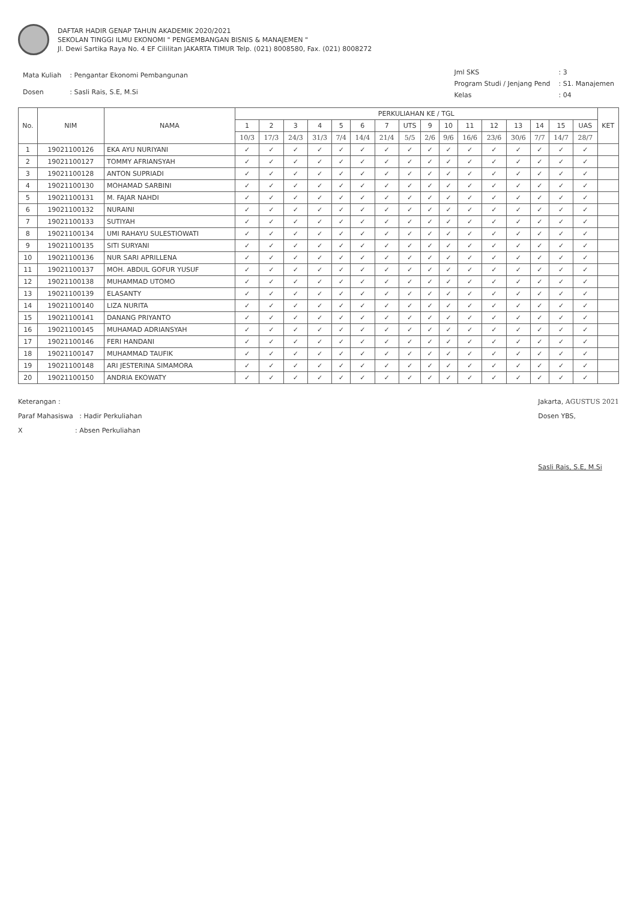DAFTAR HADIR GENAP TAHUN AKADEMIK 2020/2021
SEKOLAN TINGGI ILMU EKONOMI " PENGEMBANGAN BISNIS & MANAJEMEN "
Jl. Dewi Sartika Raya No. 4 EF Cililitan JAKARTA TIMUR Telp. (021) 8008580, Fax. (021) 8008272
| Mata Kuliah | : Pengantar Ekonomi Pembangunan |
| Dosen | : Sasli Rais, S.E, M.Si |
| Jml SKS | : 3 |
| Program Studi / Jenjang Pend | : S1. Manajemen |
| Kelas | : 04 |
| No. | NIM | NAMA | PERKULIAHAN KE / TGL | | | | | | | | | | | | | | | | KET |
| --- | --- | --- | --- | --- | --- | --- | --- | --- | --- | --- | --- | --- | --- | --- | --- | --- | --- | --- | --- |
| | | | 1 | 2 | 3 | 4 | 5 | 6 | 7 | UTS | 9 | 10 | 11 | 12 | 13 | 14 | 15 | UAS | |
| | | | 10/3 | 17/3 | 24/3 | 31/3 | 7/4 | 14/4 | 21/4 | 5/5 | 2/6 | 9/6 | 16/6 | 23/6 | 30/6 | 7/7 | 14/7 | 28/7 | |
| 1 | 19021100126 | EKA AYU NURIYANI | ✓ | ✓ | ✓ | ✓ | ✓ | ✓ | ✓ | ✓ | ✓ | ✓ | ✓ | ✓ | ✓ | ✓ | ✓ | ✓ | |
| 2 | 19021100127 | TOMMY AFRIANSYAH | ✓ | ✓ | ✓ | ✓ | ✓ | ✓ | ✓ | ✓ | ✓ | ✓ | ✓ | ✓ | ✓ | ✓ | ✓ | ✓ | |
| 3 | 19021100128 | ANTON SUPRIADI | ✓ | ✓ | ✓ | ✓ | ✓ | ✓ | ✓ | ✓ | ✓ | ✓ | ✓ | ✓ | ✓ | ✓ | ✓ | ✓ | |
| 4 | 19021100130 | MOHAMAD SARBINI | ✓ | ✓ | ✓ | ✓ | ✓ | ✓ | ✓ | ✓ | ✓ | ✓ | ✓ | ✓ | ✓ | ✓ | ✓ | ✓ | |
| 5 | 19021100131 | M. FAJAR NAHDI | ✓ | ✓ | ✓ | ✓ | ✓ | ✓ | ✓ | ✓ | ✓ | ✓ | ✓ | ✓ | ✓ | ✓ | ✓ | ✓ | |
| 6 | 19021100132 | NURAINI | ✓ | ✓ | ✓ | ✓ | ✓ | ✓ | ✓ | ✓ | ✓ | ✓ | ✓ | ✓ | ✓ | ✓ | ✓ | ✓ | |
| 7 | 19021100133 | SUTIYAH | ✓ | ✓ | ✓ | ✓ | ✓ | ✓ | ✓ | ✓ | ✓ | ✓ | ✓ | ✓ | ✓ | ✓ | ✓ | ✓ | |
| 8 | 19021100134 | UMI RAHAYU SULESTIOWATI | ✓ | ✓ | ✓ | ✓ | ✓ | ✓ | ✓ | ✓ | ✓ | ✓ | ✓ | ✓ | ✓ | ✓ | ✓ | ✓ | |
| 9 | 19021100135 | SITI SURYANI | ✓ | ✓ | ✓ | ✓ | ✓ | ✓ | ✓ | ✓ | ✓ | ✓ | ✓ | ✓ | ✓ | ✓ | ✓ | ✓ | |
| 10 | 19021100136 | NUR SARI APRILLENA | ✓ | ✓ | ✓ | ✓ | ✓ | ✓ | ✓ | ✓ | ✓ | ✓ | ✓ | ✓ | ✓ | ✓ | ✓ | ✓ | |
| 11 | 19021100137 | MOH. ABDUL GOFUR YUSUF | ✓ | ✓ | ✓ | ✓ | ✓ | ✓ | ✓ | ✓ | ✓ | ✓ | ✓ | ✓ | ✓ | ✓ | ✓ | ✓ | |
| 12 | 19021100138 | MUHAMMAD UTOMO | ✓ | ✓ | ✓ | ✓ | ✓ | ✓ | ✓ | ✓ | ✓ | ✓ | ✓ | ✓ | ✓ | ✓ | ✓ | ✓ | |
| 13 | 19021100139 | ELASANTY | ✓ | ✓ | ✓ | ✓ | ✓ | ✓ | ✓ | ✓ | ✓ | ✓ | ✓ | ✓ | ✓ | ✓ | ✓ | ✓ | |
| 14 | 19021100140 | LIZA NURITA | ✓ | ✓ | ✓ | ✓ | ✓ | ✓ | ✓ | ✓ | ✓ | ✓ | ✓ | ✓ | ✓ | ✓ | ✓ | ✓ | |
| 15 | 19021100141 | DANANG PRIYANTO | ✓ | ✓ | ✓ | ✓ | ✓ | ✓ | ✓ | ✓ | ✓ | ✓ | ✓ | ✓ | ✓ | ✓ | ✓ | ✓ | |
| 16 | 19021100145 | MUHAMAD ADRIANSYAH | ✓ | ✓ | ✓ | ✓ | ✓ | ✓ | ✓ | ✓ | ✓ | ✓ | ✓ | ✓ | ✓ | ✓ | ✓ | ✓ | |
| 17 | 19021100146 | FERI HANDANI | ✓ | ✓ | ✓ | ✓ | ✓ | ✓ | ✓ | ✓ | ✓ | ✓ | ✓ | ✓ | ✓ | ✓ | ✓ | ✓ | |
| 18 | 19021100147 | MUHAMMAD TAUFIK | ✓ | ✓ | ✓ | ✓ | ✓ | ✓ | ✓ | ✓ | ✓ | ✓ | ✓ | ✓ | ✓ | ✓ | ✓ | ✓ | |
| 19 | 19021100148 | ARI JESTERINA SIMAMORA | ✓ | ✓ | ✓ | ✓ | ✓ | ✓ | ✓ | ✓ | ✓ | ✓ | ✓ | ✓ | ✓ | ✓ | ✓ | ✓ | |
| 20 | 19021100150 | ANDRIA EKOWATY | ✓ | ✓ | ✓ | ✓ | ✓ | ✓ | ✓ | ✓ | ✓ | ✓ | ✓ | ✓ | ✓ | ✓ | ✓ | ✓ | |
Keterangan :
Paraf Mahasiswa : Hadir Perkuliahan
X : Absen Perkuliahan
Jakarta, AGUSTUS 2021
Dosen YBS,
Sasli Rais, S.E, M.Si